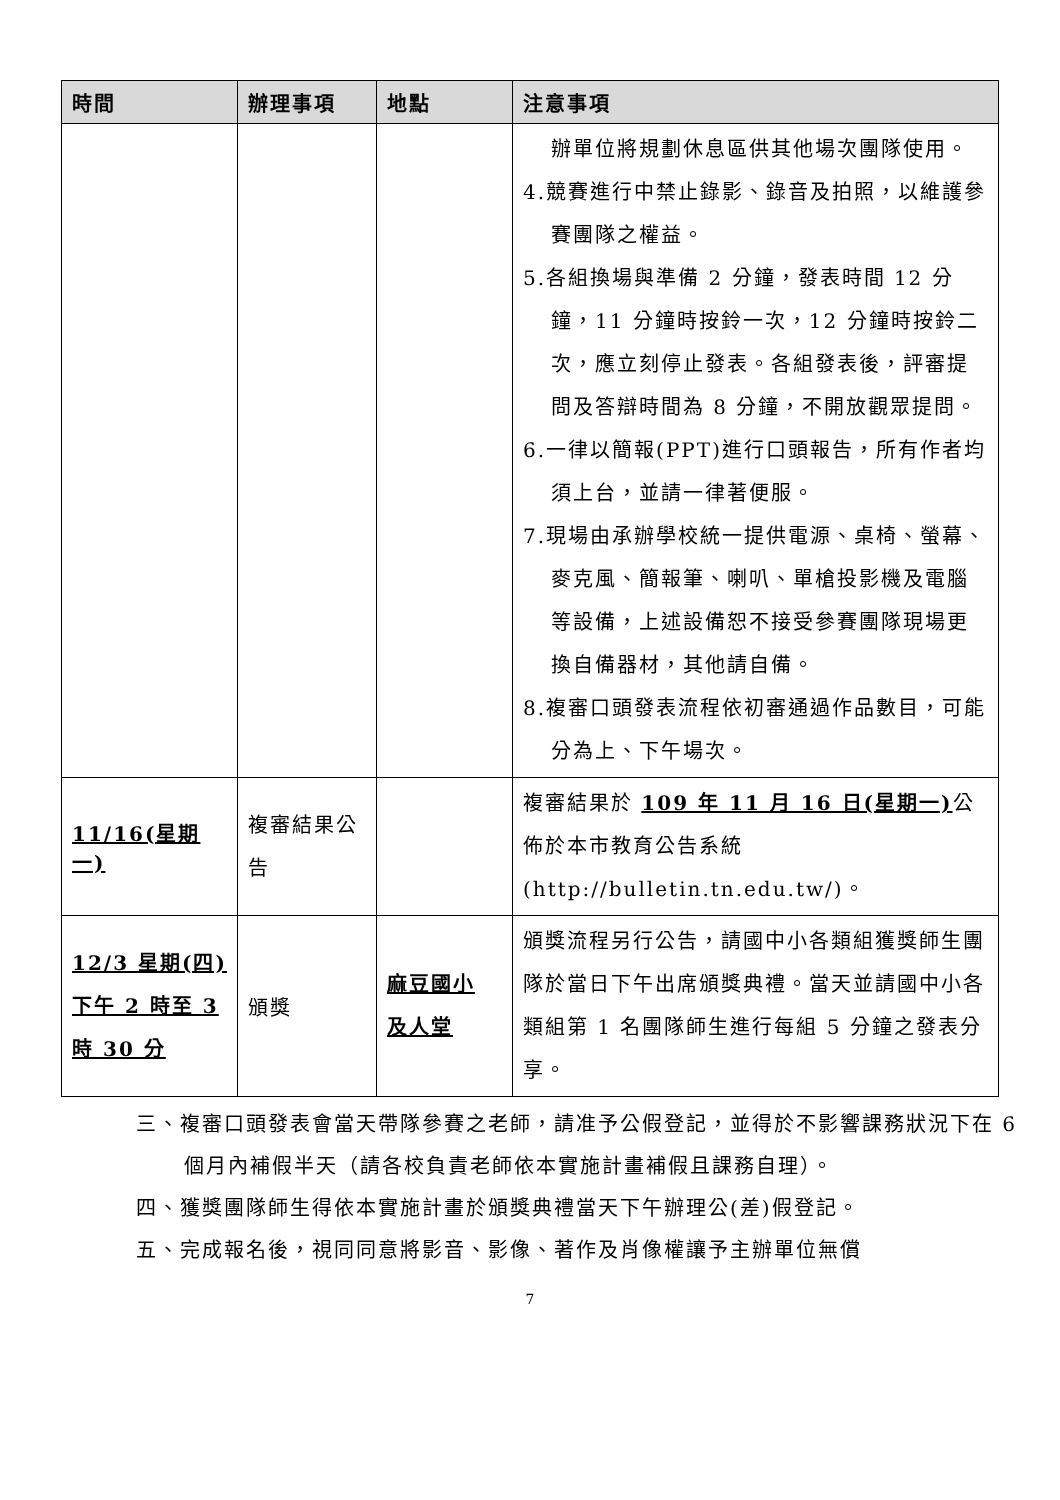| 時間 | 辦理事項 | 地點 | 注意事項 |
| --- | --- | --- | --- |
| | | | 辦單位將規劃休息區供其他場次團隊使用。 4.競賽進行中禁止錄影、錄音及拍照，以維護參賽團隊之權益。 5.各組換場與準備 2 分鐘，發表時間 12 分鐘，11 分鐘時按鈴一次，12 分鐘時按鈴二次，應立刻停止發表。各組發表後，評審提問及答辯時間為 8 分鐘，不開放觀眾提問。 6.一律以簡報(PPT)進行口頭報告，所有作者均須上台，並請一律著便服。 7.現場由承辦學校統一提供電源、桌椅、螢幕、麥克風、簡報筆、喇叭、單槍投影機及電腦等設備，上述設備恕不接受參賽團隊現場更換自備器材，其他請自備。 8.複審口頭發表流程依初審通過作品數目，可能分為上、下午場次。 |
| 11/16(星期一) | 複審結果公告 | | 複審結果於 109 年 11 月 16 日(星期一) 公佈於本市教育公告系統(http://bulletin.tn.edu.tw/)。 |
| 12/3 星期(四) 下午 2 時至 3 時 30 分 | 頒獎 | 麻豆國小 及人堂 | 頒獎流程另行公告，請國中小各類組獲獎師生團隊於當日下午出席頒獎典禮。當天並請國中小各類組第 1 名團隊師生進行每組 5 分鐘之發表分享。 |
三、複審口頭發表會當天帶隊參賽之老師，請准予公假登記，並得於不影響課務狀況下在 6 個月內補假半天（請各校負責老師依本實施計畫補假且課務自理）。
四、獲獎團隊師生得依本實施計畫於頒獎典禮當天下午辦理公(差)假登記。
五、完成報名後，視同同意將影音、影像、著作及肖像權讓予主辦單位無償
7